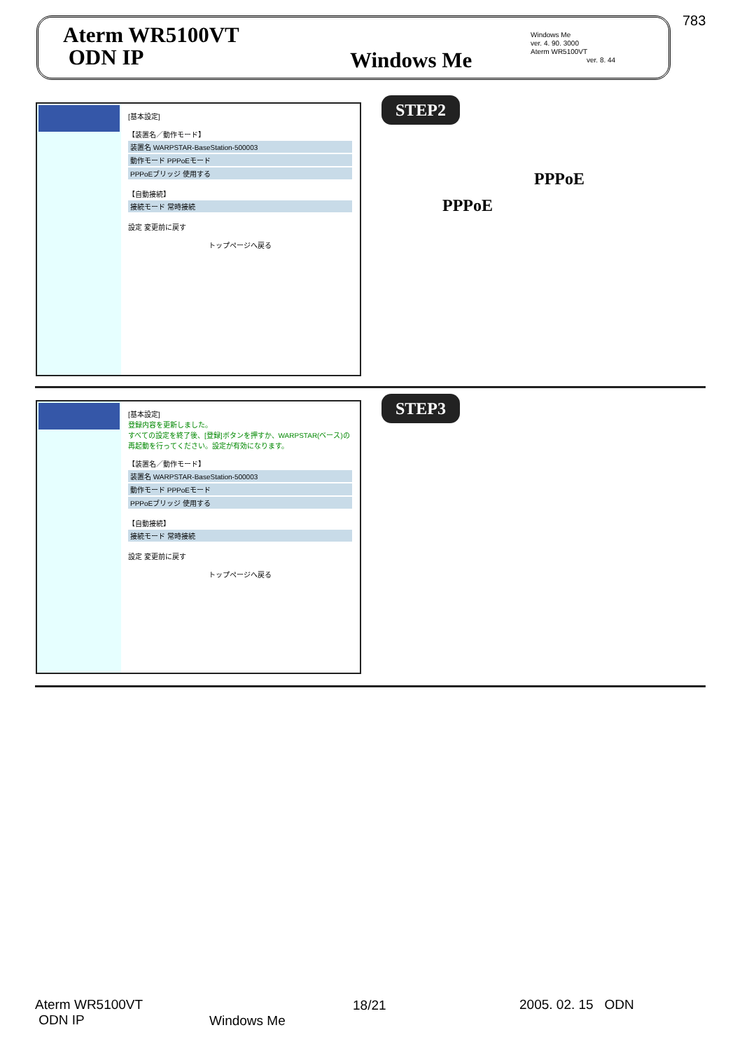783
Aterm WR5100VT
ODN IP
Windows Me
ver. 4. 90. 3000
Aterm WR5100VT
ver. 8. 44
Windows Me
[基本設定]
【装置名／動作モード】
装置名 WARPSTAR-BaseStation-500003
動作モード PPPoEモード
PPPoEブリッジ 使用する
【自動接続】
接続モード 常時接続
設定 変更前に戻す
トップページへ戻る
STEP2
PPPoE
PPPoE
[基本設定]
登録内容を更新しました。
すべての設定を終了後、[登録]ボタンを押すか、WARPSTAR(ベース)の再起動を行ってください。設定が有効になります。
【装置名／動作モード】
装置名 WARPSTAR-BaseStation-500003
動作モード PPPoEモード
PPPoEブリッジ 使用する
【自動接続】
接続モード 常時接続
設定 変更前に戻す
トップページへ戻る
STEP3
Aterm WR5100VT
ODN IP
18/21
Windows Me
2005. 02. 15 ODN